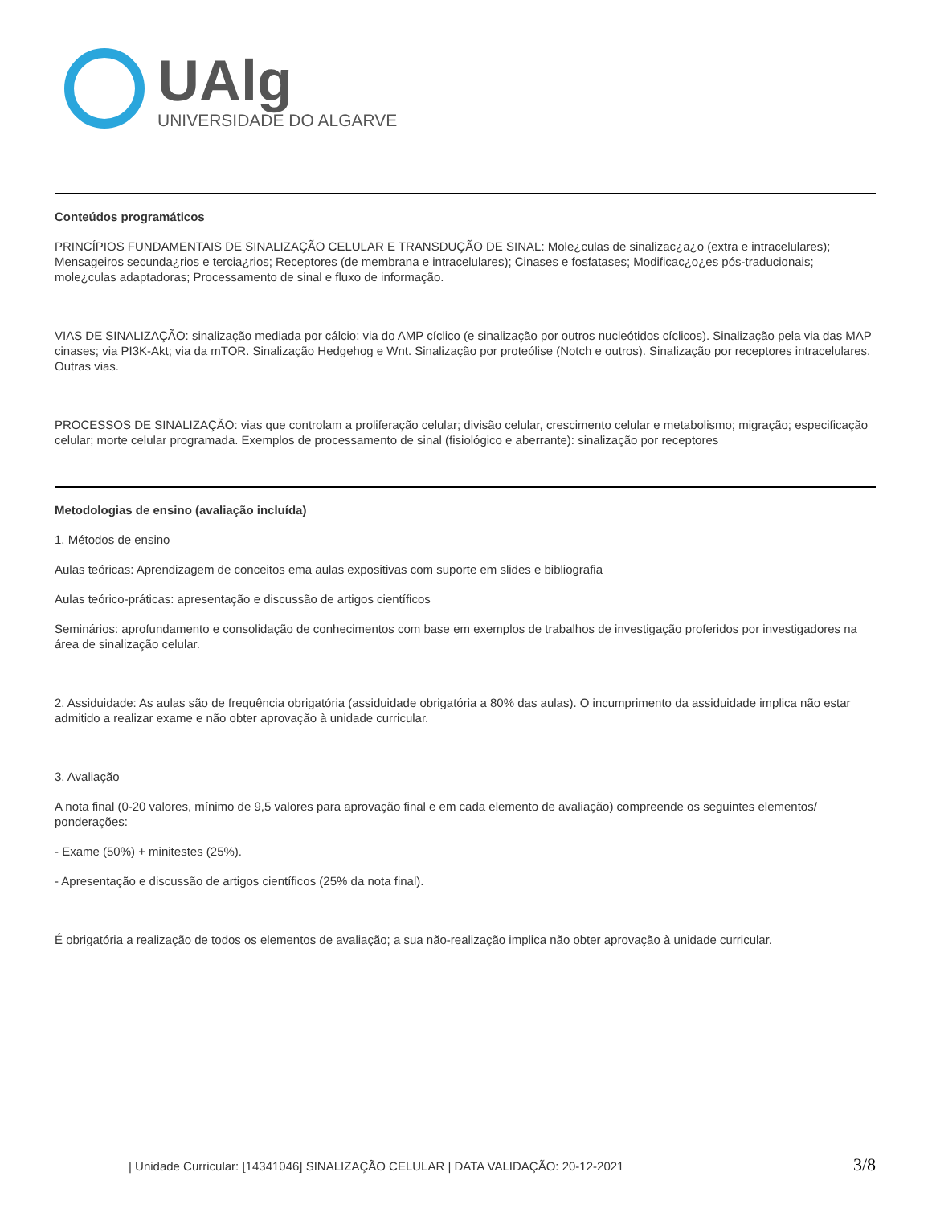UAlg
UNIVERSIDADE DO ALGARVE
Conteúdos programáticos
PRINCÍPIOS FUNDAMENTAIS DE SINALIZAÇÃO CELULAR E TRANSDUÇÃO DE SINAL: Mole¿culas de sinalizac¿a¿o (extra e intracelulares); Mensageiros secunda¿rios e tercia¿rios; Receptores (de membrana e intracelulares); Cinases e fosfatases; Modificac¿o¿es pós-traducionais; mole¿culas adaptadoras; Processamento de sinal e fluxo de informação.
VIAS DE SINALIZAÇÃO: sinalização mediada por cálcio; via do AMP cíclico (e sinalização por outros nucleótidos cíclicos). Sinalização pela via das MAP cinases; via PI3K-Akt; via da mTOR. Sinalização Hedgehog e Wnt. Sinalização por proteólise (Notch e outros). Sinalização por receptores intracelulares. Outras vias.
PROCESSOS DE SINALIZAÇÃO: vias que controlam a proliferação celular; divisão celular, crescimento celular e metabolismo; migração; especificação celular; morte celular programada. Exemplos de processamento de sinal (fisiológico e aberrante): sinalização por receptores
Metodologias de ensino (avaliação incluída)
1. Métodos de ensino
Aulas teóricas: Aprendizagem de conceitos ema aulas expositivas com suporte em slides e bibliografia
Aulas teórico-práticas: apresentação e discussão de artigos científicos
Seminários: aprofundamento e consolidação de conhecimentos com base em exemplos de trabalhos de investigação proferidos por investigadores na área de sinalização celular.
2. Assiduidade: As aulas são de frequência obrigatória (assiduidade obrigatória a 80% das aulas). O incumprimento da assiduidade implica não estar admitido a realizar exame e não obter aprovação à unidade curricular.
3. Avaliação
A nota final (0-20 valores, mínimo de 9,5 valores para aprovação final e em cada elemento de avaliação) compreende os seguintes elementos/ ponderações:
- Exame (50%) + minitestes (25%).
- Apresentação e discussão de artigos científicos (25% da nota final).
É obrigatória a realização de todos os elementos de avaliação; a sua não-realização implica não obter aprovação à unidade curricular.
| Unidade Curricular: [14341046] SINALIZAÇÃO CELULAR | DATA VALIDAÇÃO: 20-12-2021 3/8